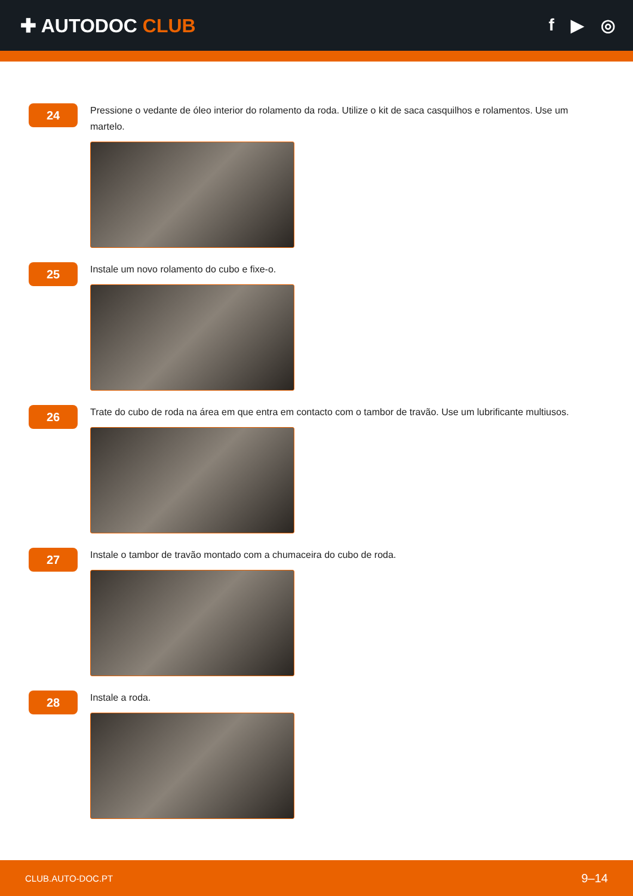✚ AUTODOC CLUB f ▶ ◎
24
Pressione o vedante de óleo interior do rolamento da roda. Utilize o kit de saca casquilhos e rolamentos. Use um martelo.
25
Instale um novo rolamento do cubo e fixe-o.
26
Trate do cubo de roda na área em que entra em contacto com o tambor de travão. Use um lubrificante multiusos.
27
Instale o tambor de travão montado com a chumaceira do cubo de roda.
28
Instale a roda.
CLUB.AUTO-DOC.PT 9–14